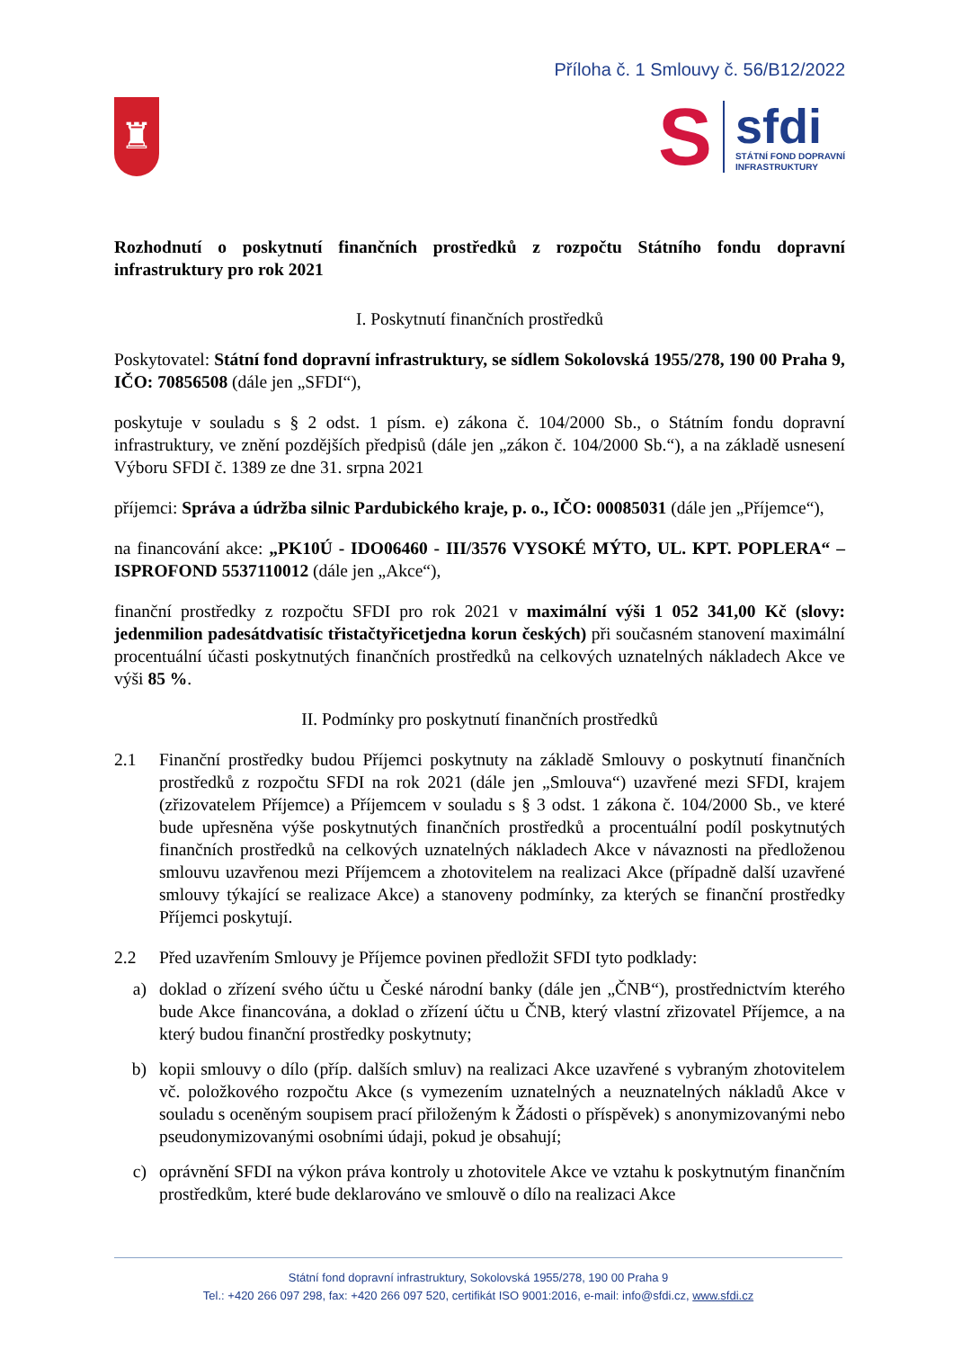Příloha č. 1 Smlouvy č. 56/B12/2022
♜
S
sfdi
STÁTNÍ FOND DOPRAVNÍ
INFRASTRUKTURY
Rozhodnutí o poskytnutí finančních prostředků z rozpočtu Státního fondu dopravní infrastruktury pro rok 2021
I. Poskytnutí finančních prostředků
Poskytovatel: Státní fond dopravní infrastruktury, se sídlem Sokolovská 1955/278, 190 00 Praha 9, IČO: 70856508 (dále jen „SFDI“),
poskytuje v souladu s § 2 odst. 1 písm. e) zákona č. 104/2000 Sb., o Státním fondu dopravní infrastruktury, ve znění pozdějších předpisů (dále jen „zákon č. 104/2000 Sb.“), a na základě usnesení Výboru SFDI č. 1389 ze dne 31. srpna 2021
příjemci: Správa a údržba silnic Pardubického kraje, p. o., IČO: 00085031 (dále jen „Příjemce“),
na financování akce: „PK10Ú - IDO06460 - III/3576 VYSOKÉ MÝTO, UL. KPT. POPLERA“ – ISPROFOND 5537110012 (dále jen „Akce“),
finanční prostředky z rozpočtu SFDI pro rok 2021 v maximální výši 1 052 341,00 Kč (slovy: jedenmilion padesátdvatisíc třistačtyřicetjedna korun českých) při současném stanovení maximální procentuální účasti poskytnutých finančních prostředků na celkových uznatelných nákladech Akce ve výši 85 %.
II. Podmínky pro poskytnutí finančních prostředků
2.1 Finanční prostředky budou Příjemci poskytnuty na základě Smlouvy o poskytnutí finančních prostředků z rozpočtu SFDI na rok 2021 (dále jen „Smlouva“) uzavřené mezi SFDI, krajem (zřizovatelem Příjemce) a Příjemcem v souladu s § 3 odst. 1 zákona č. 104/2000 Sb., ve které bude upřesněna výše poskytnutých finančních prostředků a procentuální podíl poskytnutých finančních prostředků na celkových uznatelných nákladech Akce v návaznosti na předloženou smlouvu uzavřenou mezi Příjemcem a zhotovitelem na realizaci Akce (případně další uzavřené smlouvy týkající se realizace Akce) a stanoveny podmínky, za kterých se finanční prostředky Příjemci poskytují.
2.2 Před uzavřením Smlouvy je Příjemce povinen předložit SFDI tyto podklady:
a) doklad o zřízení svého účtu u České národní banky (dále jen „ČNB“), prostřednictvím kterého bude Akce financována, a doklad o zřízení účtu u ČNB, který vlastní zřizovatel Příjemce, a na který budou finanční prostředky poskytnuty;
b) kopii smlouvy o dílo (příp. dalších smluv) na realizaci Akce uzavřené s vybraným zhotovitelem vč. položkového rozpočtu Akce (s vymezením uznatelných a neuznatelných nákladů Akce v souladu s oceněným soupisem prací přiloženým k Žádosti o příspěvek) s anonymizovanými nebo pseudonymizovanými osobními údaji, pokud je obsahují;
c) oprávnění SFDI na výkon práva kontroly u zhotovitele Akce ve vztahu k poskytnutým finančním prostředkům, které bude deklarováno ve smlouvě o dílo na realizaci Akce
Státní fond dopravní infrastruktury, Sokolovská 1955/278, 190 00 Praha 9
Tel.: +420 266 097 298, fax: +420 266 097 520, certifikát ISO 9001:2016, e-mail: info@sfdi.cz, www.sfdi.cz